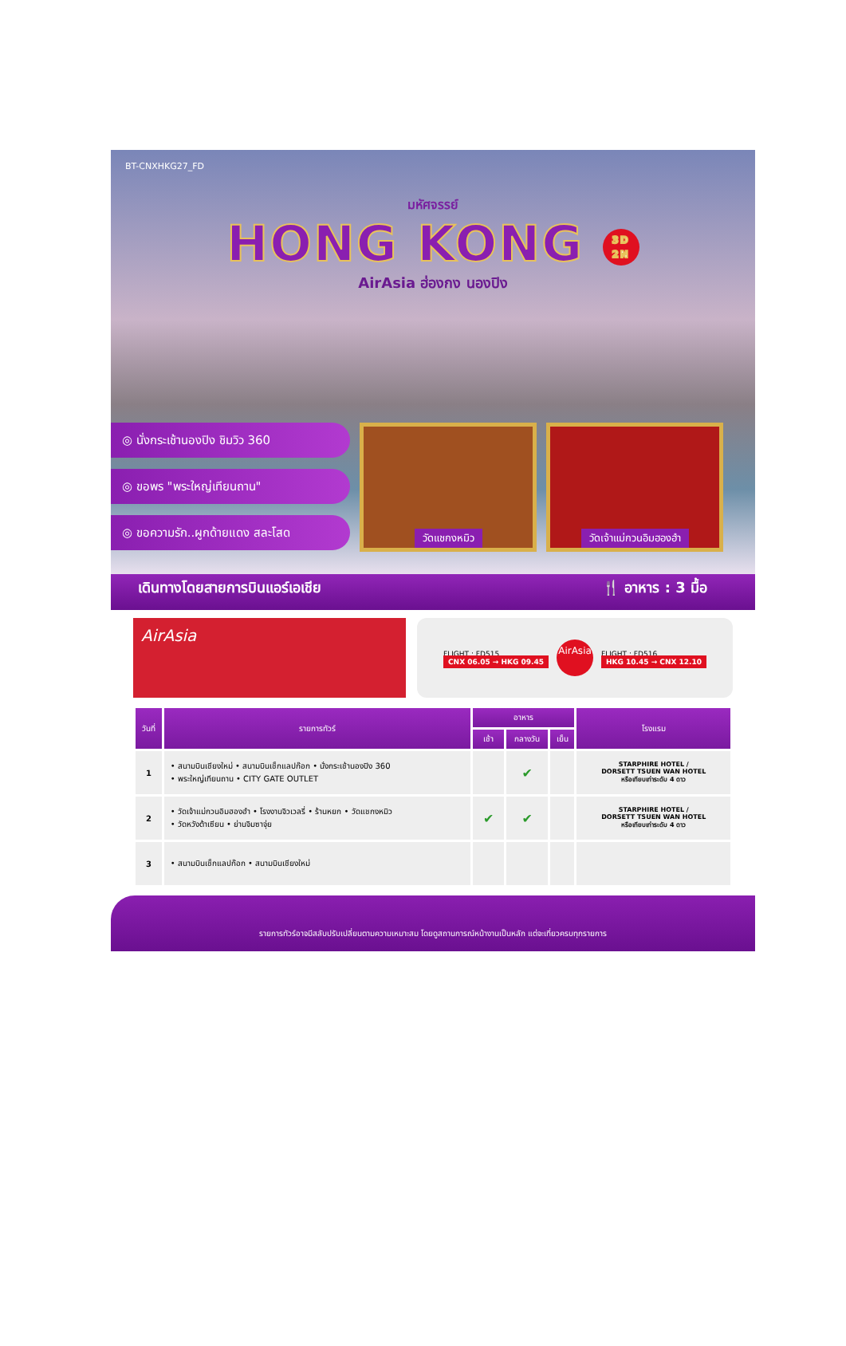BT-CNXHKG27_FD
มหัศจรรย์
HONG KONG 3D
2N
AirAsia ฮ่องกง นองปิง
◎ นั่งกระเช้านองปิง ชิมวิว 360
◎ ขอพร "พระใหญ่เทียนถาน"
◎ ขอความรัก..ผูกด้ายแดง สละโสด
วัดแชกงหมิว วัดเจ้าแม่กวนอิมฮองฮำ
เดินทางโดยสายการบินแอร์เอเชีย 🍴 อาหาร : 3 มื้อ
AirAsia
FLIGHT : FD515
CNX 06.05 → HKG 09.45
AirAsia
FLIGHT : FD516
HKG 10.45 → CNX 12.10
| วันที่ | รายการทัวร์ | อาหาร | | | โรงแรม |
| --- | --- | --- | --- | --- | --- |
| | | เช้า | กลางวัน | เย็น | |
| 1 | • สนามบินเชียงใหม่ • สนามบินเช็กแลปก๊อก • นั่งกระเช้านองปิง 360 • พระใหญ่เทียนถาน • CITY GATE OUTLET | | ✔ | | STARPHIRE HOTEL / DORSETT TSUEN WAN HOTEL หรือเทียบเท่าระดับ 4 ดาว |
| 2 | • วัดเจ้าแม่กวนอิมฮองฮำ • โรงงานจิวเวลรี่ • ร้านหยก • วัดแชกงหมิว • วัดหวังต้าเซียน • ย่านจิมซาจุ่ย | ✔ | ✔ | | STARPHIRE HOTEL / DORSETT TSUEN WAN HOTEL หรือเทียบเท่าระดับ 4 ดาว |
| 3 | • สนามบินเช็กแลปก๊อก • สนามบินเชียงใหม่ | | | | |
รายการทัวร์อาจมีสลับปรับเปลี่ยนตามความเหมาะสม โดยดูสถานการณ์หน้างานเป็นหลัก แต่จะเที่ยวครบทุกรายการ